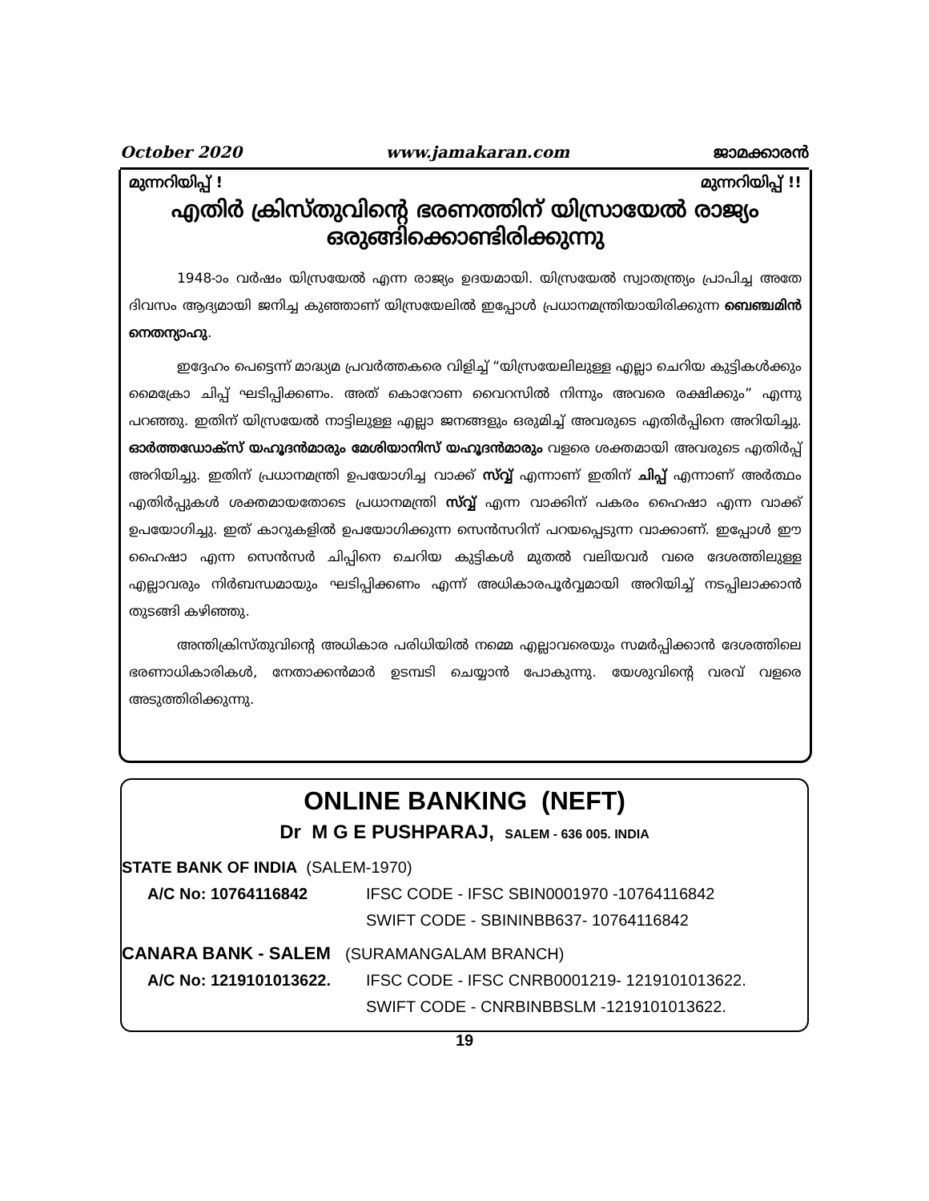October 2020 www.jamakaran.com ജാമക്കാരൻ
മുന്നറിയിപ്പ് ! മുന്നറിയിപ്പ് !!
എതിർ ക്രിസ്തുവിന്റെ ഭരണത്തിന് യിസ്രായേൽ രാജ്യം
ഒരുങ്ങിക്കൊണ്ടിരിക്കുന്നു
1948-ാം വർഷം യിസ്രയേൽ എന്ന രാജ്യം ഉദയമായി. യിസ്രയേൽ സ്വാതന്ത്ര്യം പ്രാപിച്ച അതേ ദിവസം ആദ്യമായി ജനിച്ച കുഞ്ഞാണ് യിസ്രയേലിൽ ഇപ്പോൾ പ്രധാനമന്ത്രിയായിരിക്കുന്ന ബെഞ്ചമിൻ നെതന്യാഹു.
ഇദ്ദേഹം പെട്ടെന്ന് മാദ്ധ്യമ പ്രവർത്തകരെ വിളിച്ച് “യിസ്രയേലിലുള്ള എല്ലാ ചെറിയ കുട്ടികൾക്കും മൈക്രോ ചിപ്പ് ഘടിപ്പിക്കണം. അത് കൊറോണ വൈറസിൽ നിന്നും അവരെ രക്ഷിക്കും” എന്നു പറഞ്ഞു. ഇതിന് യിസ്രയേൽ നാട്ടിലുള്ള എല്ലാ ജനങ്ങളും ഒരുമിച്ച് അവരുടെ എതിർപ്പിനെ അറിയിച്ചു. ഓർത്തഡോക്സ് യഹൂദൻമാരും മേശിയാനിസ് യഹൂദൻമാരും വളരെ ശക്തമായി അവരുടെ എതിർപ്പ് അറിയിച്ചു. ഇതിന് പ്രധാനമന്ത്രി ഉപയോഗിച്ച വാക്ക് സ്വ്വ് എന്നാണ് ഇതിന് ചിപ്പ് എന്നാണ് അർത്ഥം എതിർപ്പുകൾ ശക്തമായതോടെ പ്രധാനമന്ത്രി സ്വ്വ് എന്ന വാക്കിന് പകരം ഹൈഷാ എന്ന വാക്ക് ഉപയോഗിച്ചു. ഇത് കാറുകളിൽ ഉപയോഗിക്കുന്ന സെൻസറിന് പറയപ്പെടുന്ന വാക്കാണ്. ഇപ്പോൾ ഈ ഹൈഷാ എന്ന സെൻസർ ചിപ്പിനെ ചെറിയ കുട്ടികൾ മുതൽ വലിയവർ വരെ ദേശത്തിലുള്ള എല്ലാവരും നിർബന്ധമായും ഘടിപ്പിക്കണം എന്ന് അധികാരപൂർവ്വമായി അറിയിച്ച് നടപ്പിലാക്കാൻ തുടങ്ങി കഴിഞ്ഞു.
അന്തിക്രിസ്തുവിന്റെ അധികാര പരിധിയിൽ നമ്മെ എല്ലാവരെയും സമർപ്പിക്കാൻ ദേശത്തിലെ ഭരണാധികാരികൾ, നേതാക്കൻമാർ ഉടമ്പടി ചെയ്യാൻ പോകുന്നു. യേശുവിന്റെ വരവ് വളരെ അടുത്തിരിക്കുന്നു.
ONLINE BANKING (NEFT)
Dr M G E PUSHPARAJ, SALEM - 636 005. INDIA
STATE BANK OF INDIA (SALEM-1970)
A/C No: 10764116842
IFSC CODE - IFSC SBIN0001970 -10764116842
SWIFT CODE - SBININBB637- 10764116842
CANARA BANK - SALEM (SURAMANGALAM BRANCH)
A/C No: 1219101013622.
IFSC CODE - IFSC CNRB0001219- 1219101013622.
SWIFT CODE - CNRBINBBSLM -1219101013622.
19